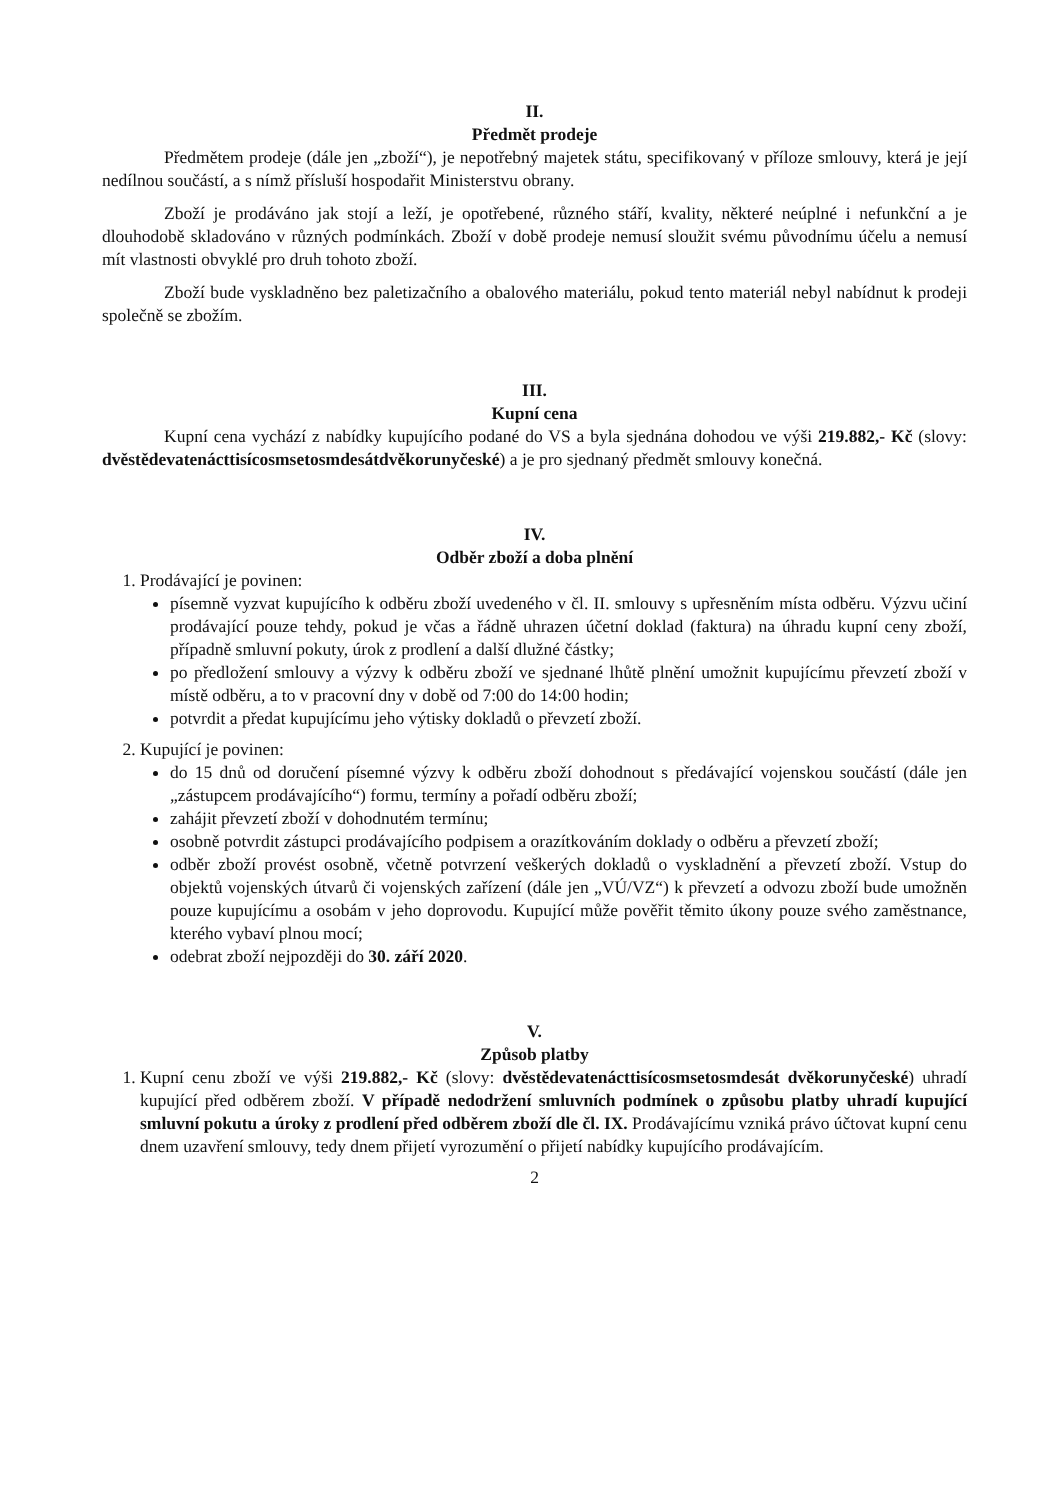II.
Předmět prodeje
Předmětem prodeje (dále jen „zboží“), je nepotřebný majetek státu, specifikovaný v příloze smlouvy, která je její nedílnou součástí, a s nímž přísluší hospodařit Ministerstvu obrany.
Zboží je prodáváno jak stojí a leží, je opotřebené, různého stáří, kvality, některé neúplné i nefunkční a je dlouhodobě skladováno v různých podmínkách. Zboží v době prodeje nemusí sloužit svému původnímu účelu a nemusí mít vlastnosti obvyklé pro druh tohoto zboží.
Zboží bude vyskladněno bez paletizačního a obalového materiálu, pokud tento materiál nebyl nabídnut k prodeji společně se zbožím.
III.
Kupní cena
Kupní cena vychází z nabídky kupujícího podané do VS a byla sjednána dohodou ve výši 219.882,- Kč (slovy: dvěstědevatenácttisícosmsetosmdesátdvěkorunyčeské) a je pro sjednaný předmět smlouvy konečná.
IV.
Odběr zboží a doba plnění
1. Prodávající je povinen:
písemně vyzvat kupujícího k odběru zboží uvedeného v čl. II. smlouvy s upřesněním místa odběru. Výzvu učiní prodávající pouze tehdy, pokud je včas a řádně uhrazen účetní doklad (faktura) na úhradu kupní ceny zboží, případně smluvní pokuty, úrok z prodlení a další dlužné částky;
po předložení smlouvy a výzvy k odběru zboží ve sjednané lhůtě plnění umožnit kupujícímu převzetí zboží v místě odběru, a to v pracovní dny v době od 7:00 do 14:00 hodin;
potvrdit a předat kupujícímu jeho výtisky dokladů o převzetí zboží.
2. Kupující je povinen:
do 15 dnů od doručení písemné výzvy k odběru zboží dohodnout s předávající vojenskou součástí (dále jen „zástupcem prodávajícího“) formu, termíny a pořadí odběru zboží;
zahájit převzetí zboží v dohodnutém termínu;
osobně potvrdit zástupci prodávajícího podpisem a orazítkováním doklady o odběru a převzetí zboží;
odběr zboží provést osobně, včetně potvrzení veškerých dokladů o vyskladnění a převzetí zboží. Vstup do objektů vojenských útvarů či vojenských zařízení (dále jen „VÚ/VZ“) k převzetí a odvozu zboží bude umožněn pouze kupujícímu a osobám v jeho doprovodu. Kupující může pověřit těmito úkony pouze svého zaměstnance, kterého vybaví plnou mocí;
odebrat zboží nejpozději do 30. září 2020.
V.
Způsob platby
1. Kupní cenu zboží ve výši 219.882,- Kč (slovy: dvěstědevatenácttisícosmsetosmdesát dvěkorunyčeské) uhradí kupující před odběrem zboží. V případě nedodržení smluvních podmínek o způsobu platby uhradí kupující smluvní pokutu a úroky z prodlení před odběrem zboží dle čl. IX. Prodávajícímu vzniká právo účtovat kupní cenu dnem uzavření smlouvy, tedy dnem přijetí vyrozumění o přijetí nabídky kupujícího prodávajícím.
2